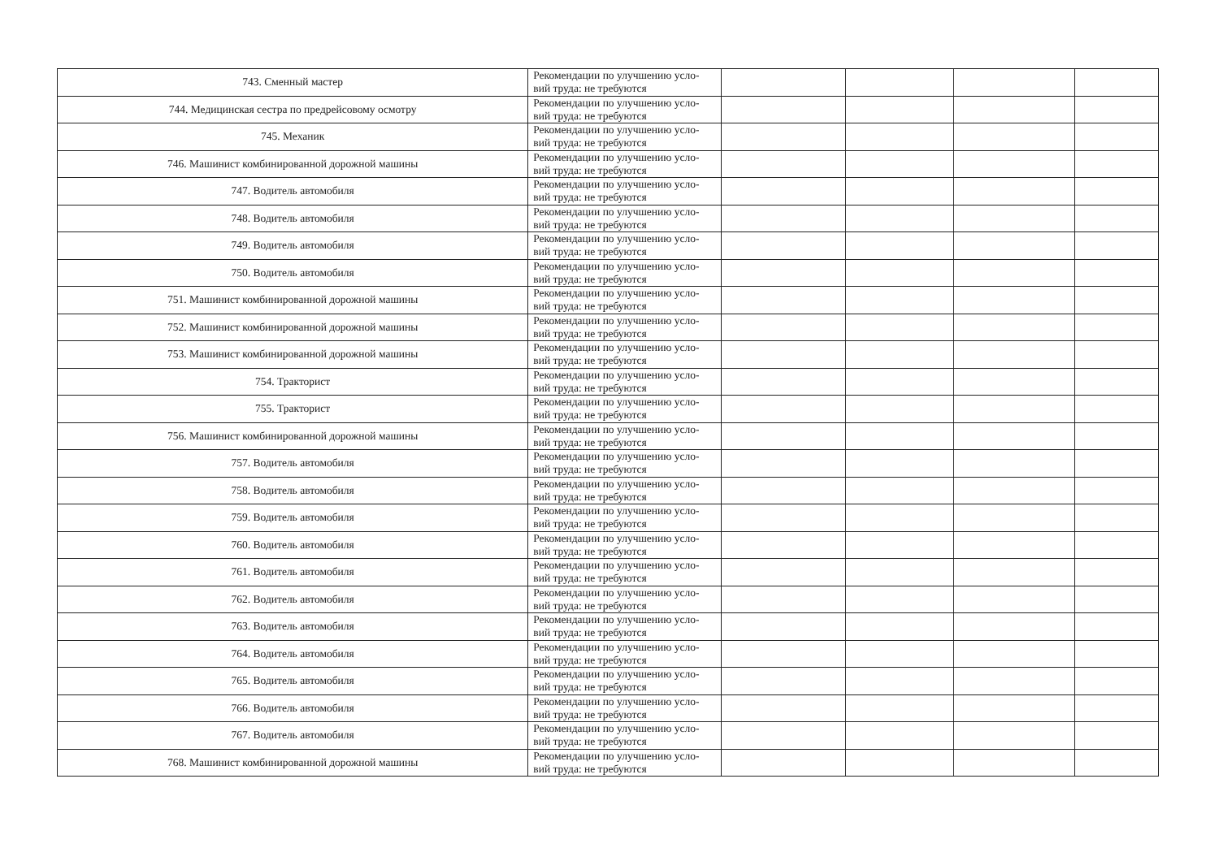| 743. Сменный мастер | Рекомендации по улучшению усло-вий труда: не требуются | | | | |
| 744. Медицинская сестра по предрейсовому осмотру | Рекомендации по улучшению усло-вий труда: не требуются | | | | |
| 745. Механик | Рекомендации по улучшению усло-вий труда: не требуются | | | | |
| 746. Машинист комбинированной дорожной машины | Рекомендации по улучшению усло-вий труда: не требуются | | | | |
| 747. Водитель автомобиля | Рекомендации по улучшению усло-вий труда: не требуются | | | | |
| 748. Водитель автомобиля | Рекомендации по улучшению усло-вий труда: не требуются | | | | |
| 749. Водитель автомобиля | Рекомендации по улучшению усло-вий труда: не требуются | | | | |
| 750. Водитель автомобиля | Рекомендации по улучшению усло-вий труда: не требуются | | | | |
| 751. Машинист комбинированной дорожной машины | Рекомендации по улучшению усло-вий труда: не требуются | | | | |
| 752. Машинист комбинированной дорожной машины | Рекомендации по улучшению усло-вий труда: не требуются | | | | |
| 753. Машинист комбинированной дорожной машины | Рекомендации по улучшению усло-вий труда: не требуются | | | | |
| 754. Тракторист | Рекомендации по улучшению усло-вий труда: не требуются | | | | |
| 755. Тракторист | Рекомендации по улучшению усло-вий труда: не требуются | | | | |
| 756. Машинист комбинированной дорожной машины | Рекомендации по улучшению усло-вий труда: не требуются | | | | |
| 757. Водитель автомобиля | Рекомендации по улучшению усло-вий труда: не требуются | | | | |
| 758. Водитель автомобиля | Рекомендации по улучшению усло-вий труда: не требуются | | | | |
| 759. Водитель автомобиля | Рекомендации по улучшению усло-вий труда: не требуются | | | | |
| 760. Водитель автомобиля | Рекомендации по улучшению усло-вий труда: не требуются | | | | |
| 761. Водитель автомобиля | Рекомендации по улучшению усло-вий труда: не требуются | | | | |
| 762. Водитель автомобиля | Рекомендации по улучшению усло-вий труда: не требуются | | | | |
| 763. Водитель автомобиля | Рекомендации по улучшению усло-вий труда: не требуются | | | | |
| 764. Водитель автомобиля | Рекомендации по улучшению усло-вий труда: не требуются | | | | |
| 765. Водитель автомобиля | Рекомендации по улучшению усло-вий труда: не требуются | | | | |
| 766. Водитель автомобиля | Рекомендации по улучшению усло-вий труда: не требуются | | | | |
| 767. Водитель автомобиля | Рекомендации по улучшению усло-вий труда: не требуются | | | | |
| 768. Машинист комбинированной дорожной машины | Рекомендации по улучшению усло-вий труда: не требуются | | | | |